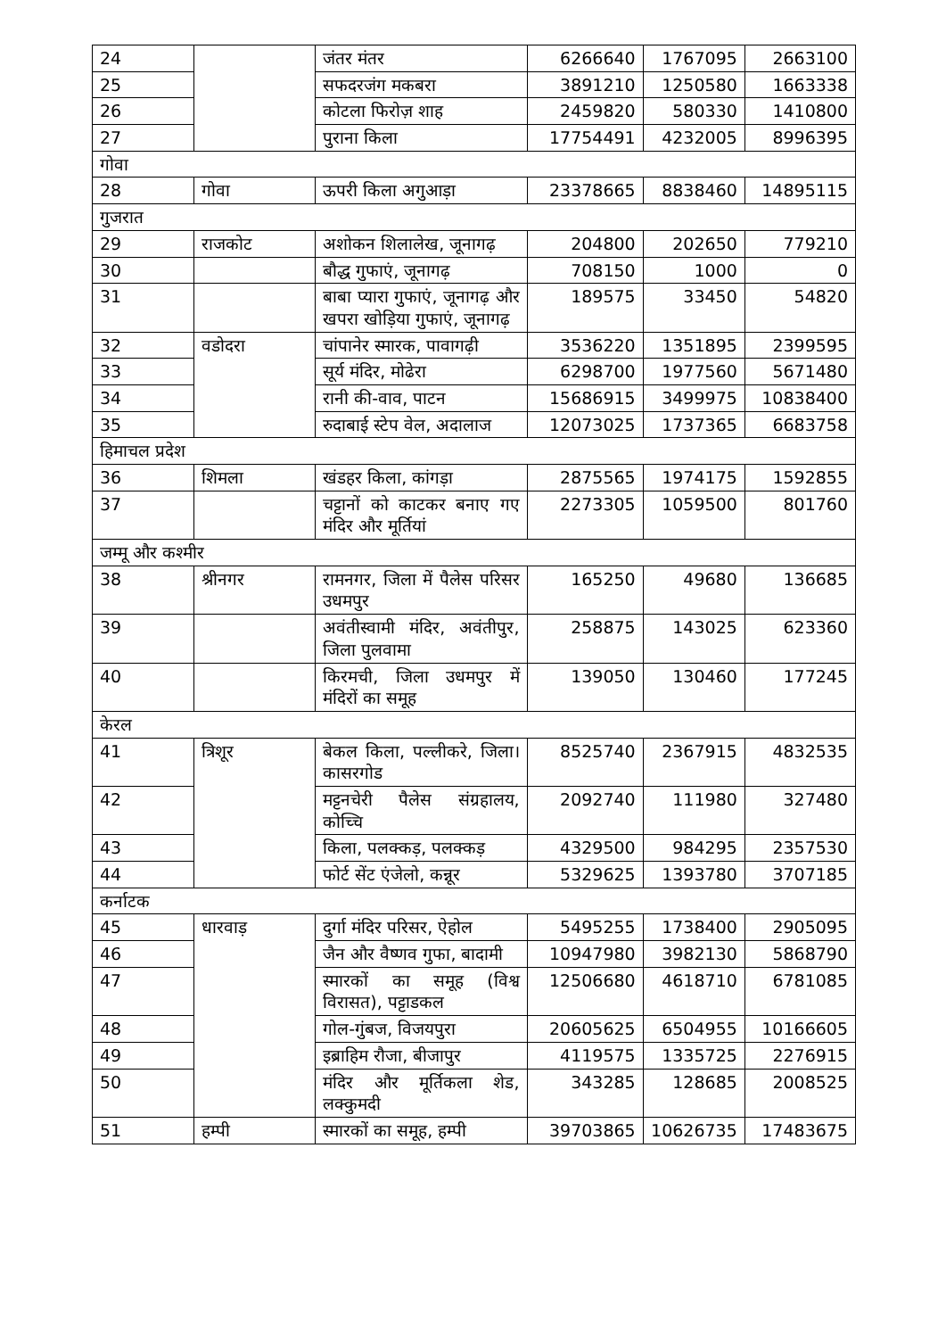| 24 | | जंतर मंतर | 6266640 | 1767095 | 2663100 |
| 25 | | सफदरजंग मकबरा | 3891210 | 1250580 | 1663338 |
| 26 | | कोटला फिरोज़ शाह | 2459820 | 580330 | 1410800 |
| 27 | | पुराना किला | 17754491 | 4232005 | 8996395 |
| गोवा | | | | | |
| 28 | गोवा | ऊपरी किला अगुआड़ा | 23378665 | 8838460 | 14895115 |
| गुजरात | | | | | |
| 29 | राजकोट | अशोकन शिलालेख, जूनागढ़ | 204800 | 202650 | 779210 |
| 30 | | बौद्ध गुफाएं, जूनागढ़ | 708150 | 1000 | 0 |
| 31 | | बाबा प्यारा गुफाएं, जूनागढ़ और खपरा खोड़िया गुफाएं, जूनागढ़ | 189575 | 33450 | 54820 |
| 32 | वडोदरा | चांपानेर स्मारक, पावागढ़ी | 3536220 | 1351895 | 2399595 |
| 33 | | सूर्य मंदिर, मोढेरा | 6298700 | 1977560 | 5671480 |
| 34 | | रानी की-वाव, पाटन | 15686915 | 3499975 | 10838400 |
| 35 | | रुदाबाई स्टेप वेल, अदालाज | 12073025 | 1737365 | 6683758 |
| हिमाचल प्रदेश | | | | | |
| 36 | शिमला | खंडहर किला, कांगड़ा | 2875565 | 1974175 | 1592855 |
| 37 | | चट्टानों को काटकर बनाए गए मंदिर और मूर्तियां | 2273305 | 1059500 | 801760 |
| जम्मू और कश्मीर | | | | | |
| 38 | श्रीनगर | रामनगर, जिला में पैलेस परिसर उधमपुर | 165250 | 49680 | 136685 |
| 39 | | अवंतीस्वामी मंदिर, अवंतीपुर, जिला पुलवामा | 258875 | 143025 | 623360 |
| 40 | | किरमची, जिला उधमपुर में मंदिरों का समूह | 139050 | 130460 | 177245 |
| केरल | | | | | |
| 41 | त्रिशूर | बेकल किला, पल्लीकरे, जिला। कासरगोड | 8525740 | 2367915 | 4832535 |
| 42 | | मट्टनचेरी पैलेस संग्रहालय, कोच्चि | 2092740 | 111980 | 327480 |
| 43 | | किला, पलक्कड़, पलक्कड़ | 4329500 | 984295 | 2357530 |
| 44 | | फोर्ट सेंट एंजेलो, कन्नूर | 5329625 | 1393780 | 3707185 |
| कर्नाटक | | | | | |
| 45 | धारवाड़ | दुर्गा मंदिर परिसर, ऐहोल | 5495255 | 1738400 | 2905095 |
| 46 | | जैन और वैष्णव गुफा, बादामी | 10947980 | 3982130 | 5868790 |
| 47 | | स्मारकों का समूह (विश्व विरासत), पट्टाडकल | 12506680 | 4618710 | 6781085 |
| 48 | | गोल-गुंबज, विजयपुरा | 20605625 | 6504955 | 10166605 |
| 49 | | इब्राहिम रौजा, बीजापुर | 4119575 | 1335725 | 2276915 |
| 50 | | मंदिर और मूर्तिकला शेड, लक्कुमदी | 343285 | 128685 | 2008525 |
| 51 | हम्पी | स्मारकों का समूह, हम्पी | 39703865 | 10626735 | 17483675 |